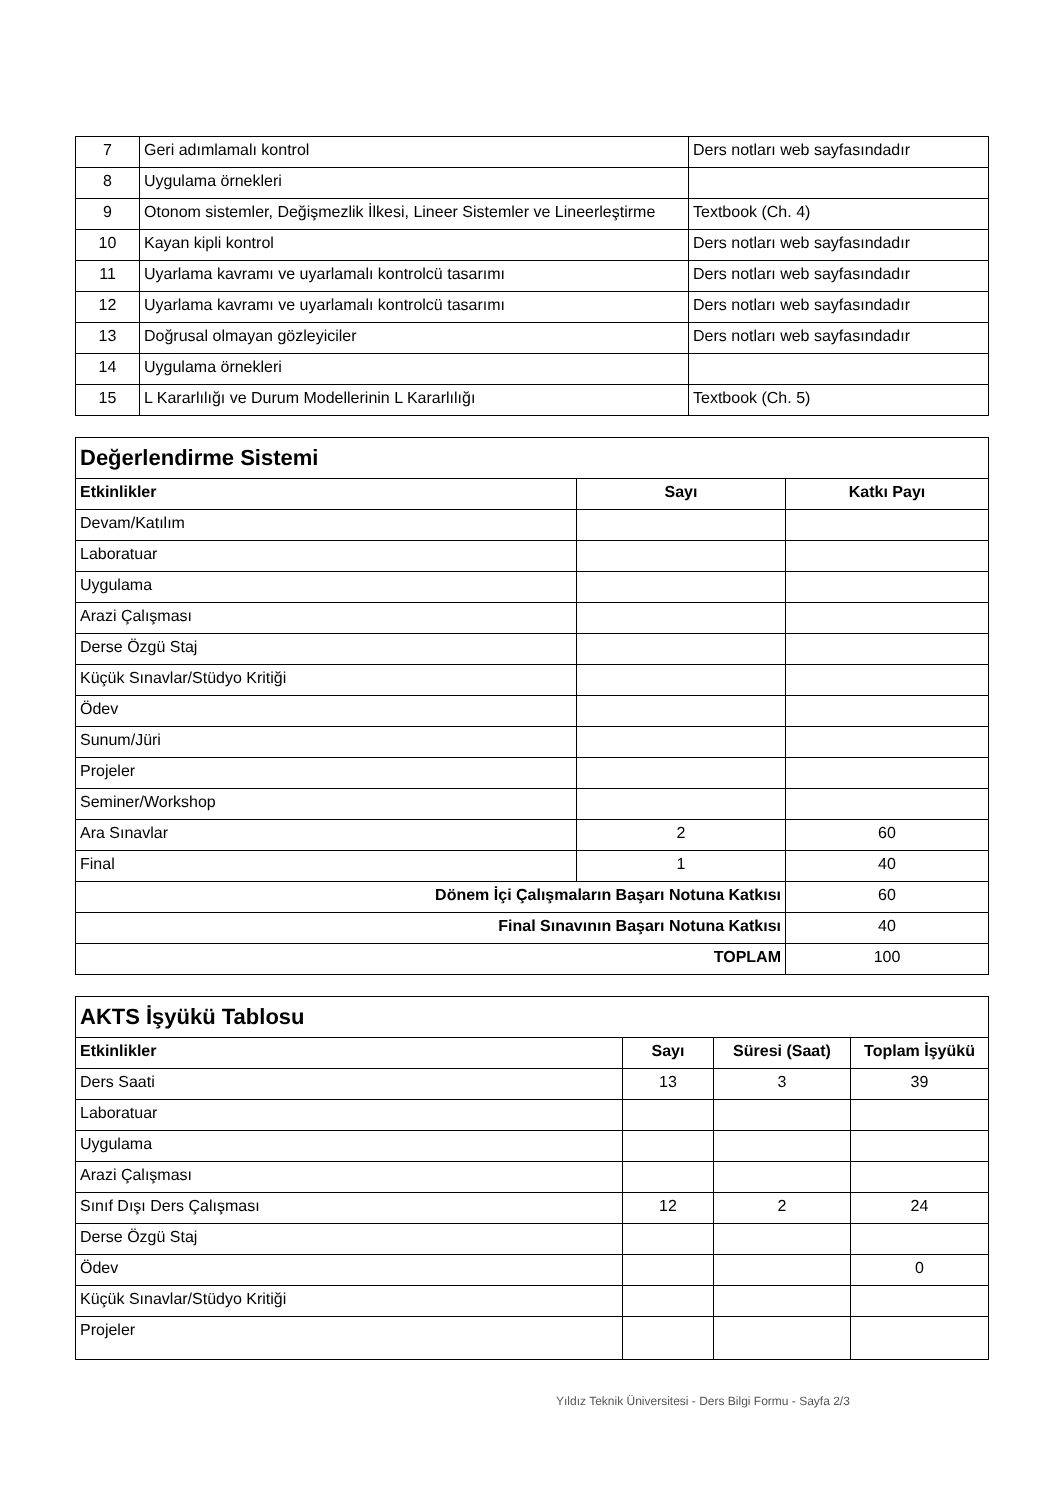| 7 | Geri adımlamalı kontrol | Ders notları web sayfasındadır |
| 8 | Uygulama örnekleri | |
| 9 | Otonom sistemler, Değişmezlik İlkesi, Lineer Sistemler ve Lineerleştirme | Textbook (Ch. 4) |
| 10 | Kayan kipli kontrol | Ders notları web sayfasındadır |
| 11 | Uyarlama kavramı ve uyarlamalı kontrolcü tasarımı | Ders notları web sayfasındadır |
| 12 | Uyarlama kavramı ve uyarlamalı kontrolcü tasarımı | Ders notları web sayfasındadır |
| 13 | Doğrusal olmayan gözleyiciler | Ders notları web sayfasındadır |
| 14 | Uygulama örnekleri | |
| 15 | L Kararlılığı ve Durum Modellerinin L Kararlılığı | Textbook (Ch. 5) |
| Değerlendirme Sistemi | | |
| Etkinlikler | Sayı | Katkı Payı |
| Devam/Katılım | | |
| Laboratuar | | |
| Uygulama | | |
| Arazi Çalışması | | |
| Derse Özgü Staj | | |
| Küçük Sınavlar/Stüdyo Kritiği | | |
| Ödev | | |
| Sunum/Jüri | | |
| Projeler | | |
| Seminer/Workshop | | |
| Ara Sınavlar | 2 | 60 |
| Final | 1 | 40 |
| Dönem İçi Çalışmaların Başarı Notuna Katkısı | | 60 |
| Final Sınavının Başarı Notuna Katkısı | | 40 |
| TOPLAM | | 100 |
| AKTS İşyükü Tablosu | | | |
| Etkinlikler | Sayı | Süresi (Saat) | Toplam İşyükü |
| Ders Saati | 13 | 3 | 39 |
| Laboratuar | | | |
| Uygulama | | | |
| Arazi Çalışması | | | |
| Sınıf Dışı Ders Çalışması | 12 | 2 | 24 |
| Derse Özgü Staj | | | |
| Ödev | | | 0 |
| Küçük Sınavlar/Stüdyo Kritiği | | | |
| Projeler | | | |
Yıldız Teknik Üniversitesi - Ders Bilgi Formu - Sayfa 2/3